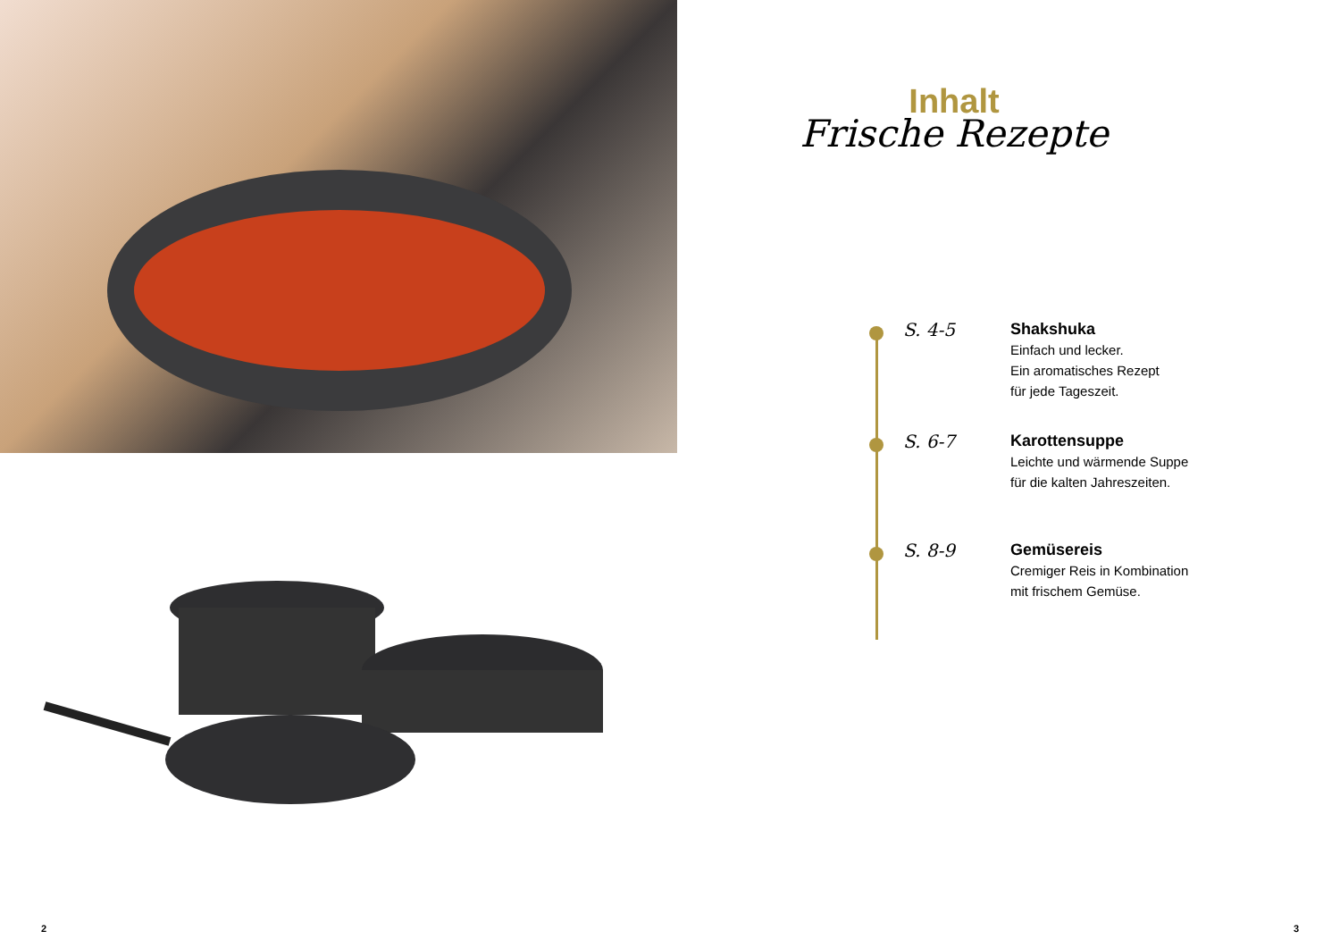2
Inhalt
Frische Rezepte
S. 4-5
Shakshuka
Einfach und lecker.
Ein aromatisches Rezept
für jede Tageszeit.
S. 6-7
Karottensuppe
Leichte und wärmende Suppe
für die kalten Jahreszeiten.
S. 8-9
Gemüsereis
Cremiger Reis in Kombination
mit frischem Gemüse.
3